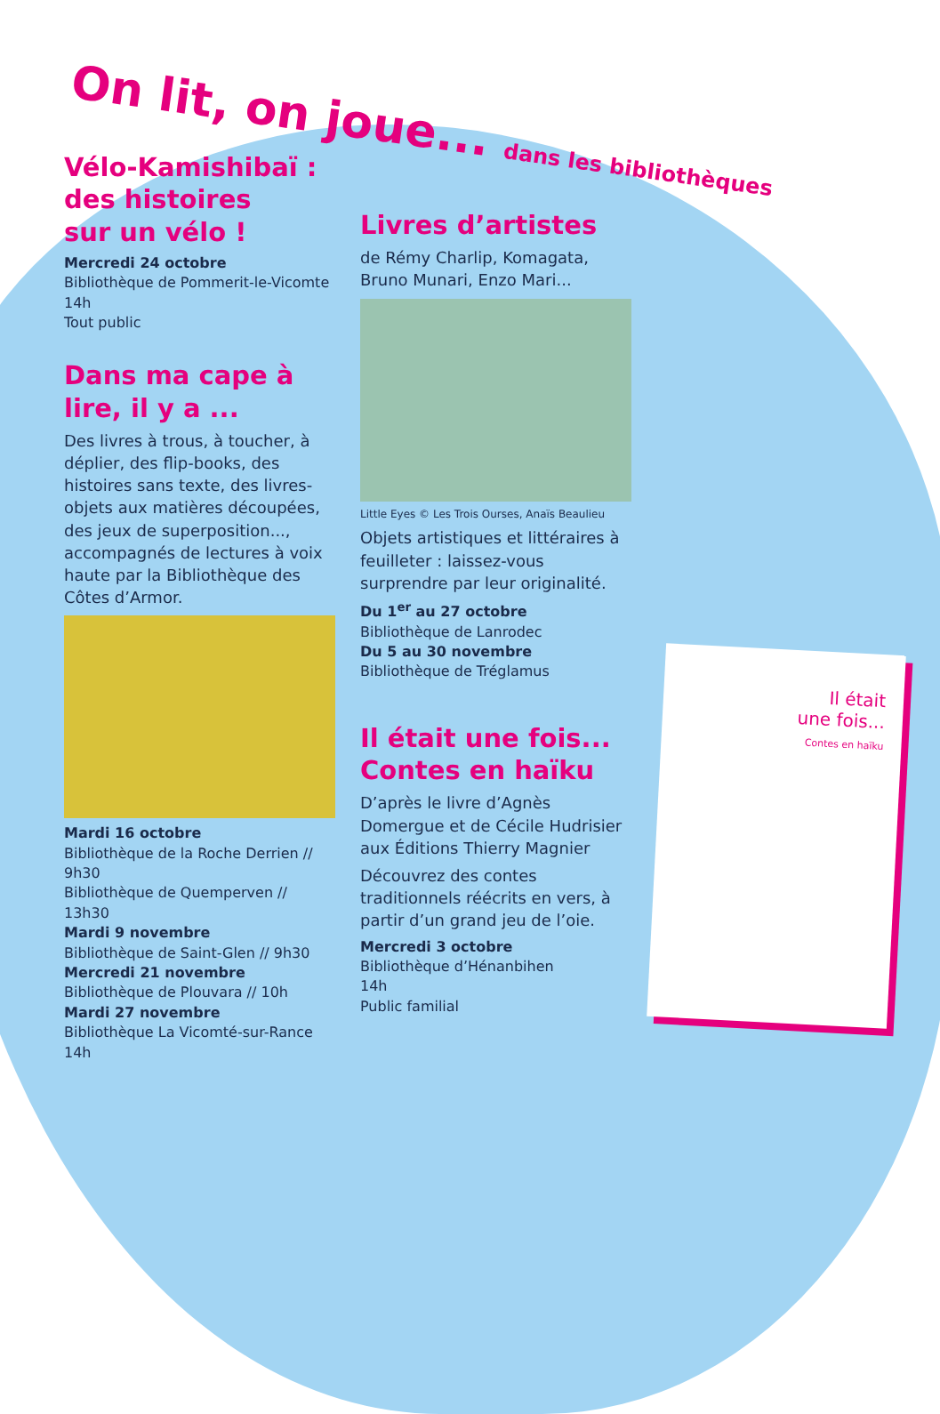On lit, on joue... dans les bibliothèques
Vélo-Kamishibaï :
des histoires
sur un vélo !
Mercredi 24 octobre
Bibliothèque de Pommerit-le-Vicomte
14h
Tout public
Dans ma cape à lire, il y a ...
Des livres à trous, à toucher, à déplier, des flip-books, des histoires sans texte, des livres-objets aux matières découpées, des jeux de superposition..., accompagnés de lectures à voix haute par la Bibliothèque des Côtes d’Armor.
Mardi 16 octobre
Bibliothèque de la Roche Derrien // 9h30
Bibliothèque de Quemperven // 13h30
Mardi 9 novembre
Bibliothèque de Saint-Glen // 9h30
Mercredi 21 novembre
Bibliothèque de Plouvara // 10h
Mardi 27 novembre
Bibliothèque La Vicomté-sur-Rance
14h
Livres d’artistes
de Rémy Charlip, Komagata, Bruno Munari, Enzo Mari...
Little Eyes © Les Trois Ourses, Anaïs Beaulieu
Objets artistiques et littéraires à feuilleter : laissez-vous surprendre par leur originalité.
Du 1<sup>er</sup> au 27 octobre
Bibliothèque de Lanrodec
Du 5 au 30 novembre
Bibliothèque de Tréglamus
Il était une fois...
Contes en haïku
D’après le livre d’Agnès Domergue et de Cécile Hudrisier aux Éditions Thierry Magnier
Découvrez des contes traditionnels réécrits en vers, à partir d’un grand jeu de l’oie.
Mercredi 3 octobre
Bibliothèque d’Hénanbihen
14h
Public familial
Il était
une fois...
Contes en haïku